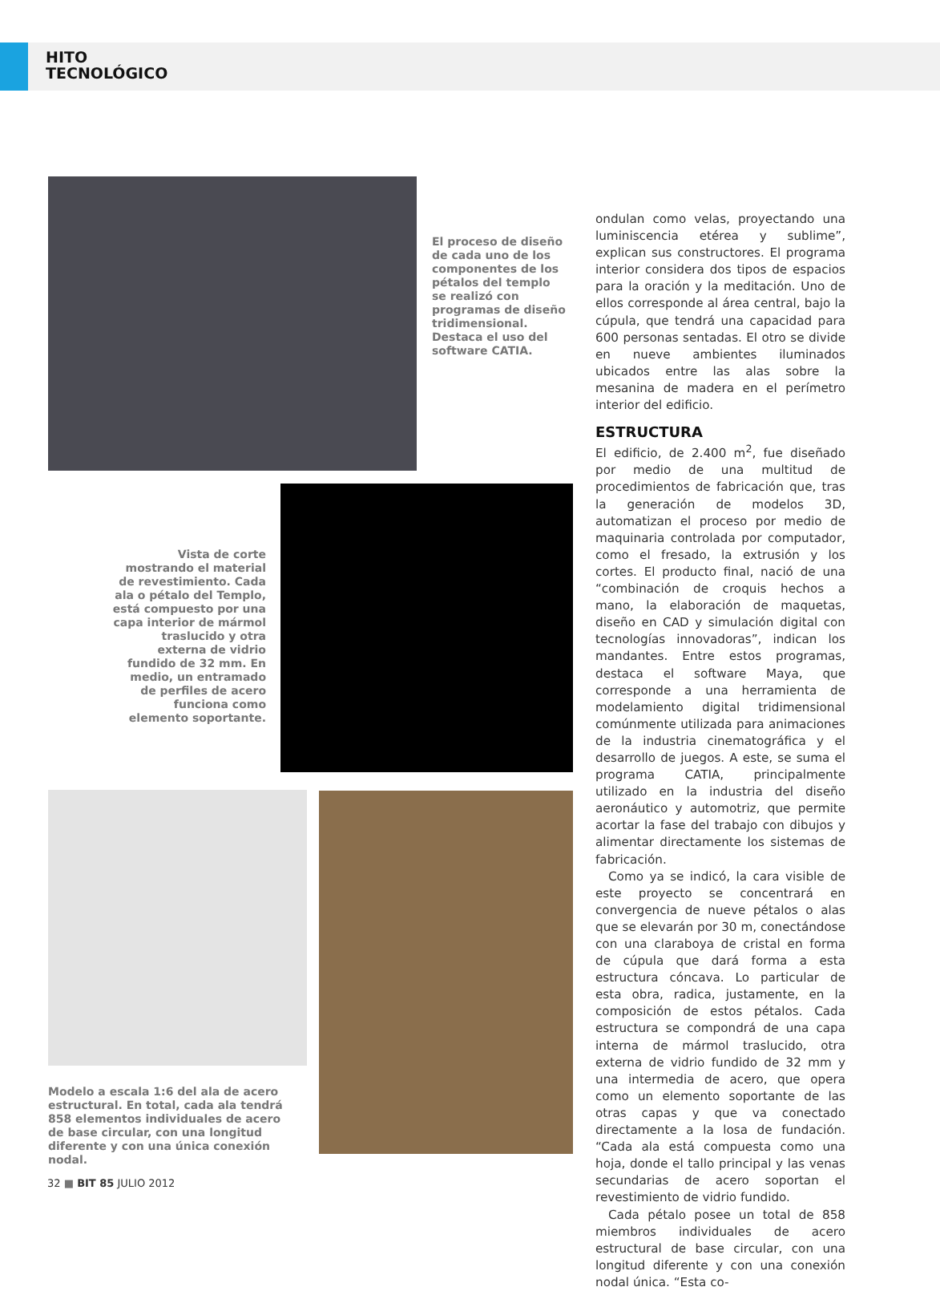HITO
TECNOLÓGICO
El proceso de diseño de cada uno de los componentes de los pétalos del templo se realizó con programas de diseño tridimensional. Destaca el uso del software CATIA.
Vista de corte mostrando el material de revestimiento. Cada ala o pétalo del Templo, está compuesto por una capa interior de mármol traslucido y otra externa de vidrio fundido de 32 mm. En medio, un entramado de perfiles de acero funciona como elemento soportante.
Modelo a escala 1:6 del ala de acero estructural. En total, cada ala tendrá 858 elementos individuales de acero de base circular, con una longitud diferente y con una única conexión nodal.
ondulan como velas, proyectando una luminiscencia etérea y sublime”, explican sus constructores. El programa interior considera dos tipos de espacios para la oración y la meditación. Uno de ellos corresponde al área central, bajo la cúpula, que tendrá una capacidad para 600 personas sentadas. El otro se divide en nueve ambientes iluminados ubicados entre las alas sobre la mesanina de madera en el perímetro interior del edificio.
ESTRUCTURA
El edificio, de 2.400 m<sup>2</sup>, fue diseñado por medio de una multitud de procedimientos de fabricación que, tras la generación de modelos 3D, automatizan el proceso por medio de maquinaria controlada por computador, como el fresado, la extrusión y los cortes. El producto final, nació de una “combinación de croquis hechos a mano, la elaboración de maquetas, diseño en CAD y simulación digital con tecnologías innovadoras”, indican los mandantes. Entre estos programas, destaca el software Maya, que corresponde a una herramienta de modelamiento digital tridimensional comúnmente utilizada para animaciones de la industria cinematográfica y el desarrollo de juegos. A este, se suma el programa CATIA, principalmente utilizado en la industria del diseño aeronáutico y automotriz, que permite acortar la fase del trabajo con dibujos y alimentar directamente los sistemas de fabricación.
Como ya se indicó, la cara visible de este proyecto se concentrará en convergencia de nueve pétalos o alas que se elevarán por 30 m, conectándose con una claraboya de cristal en forma de cúpula que dará forma a esta estructura cóncava. Lo particular de esta obra, radica, justamente, en la composición de estos pétalos. Cada estructura se compondrá de una capa interna de mármol traslucido, otra externa de vidrio fundido de 32 mm y una intermedia de acero, que opera como un elemento soportante de las otras capas y que va conectado directamente a la losa de fundación. “Cada ala está compuesta como una hoja, donde el tallo principal y las venas secundarias de acero soportan el revestimiento de vidrio fundido.
Cada pétalo posee un total de 858 miembros individuales de acero estructural de base circular, con una longitud diferente y con una conexión nodal única. “Esta co-
32 ■ BIT 85 JULIO 2012